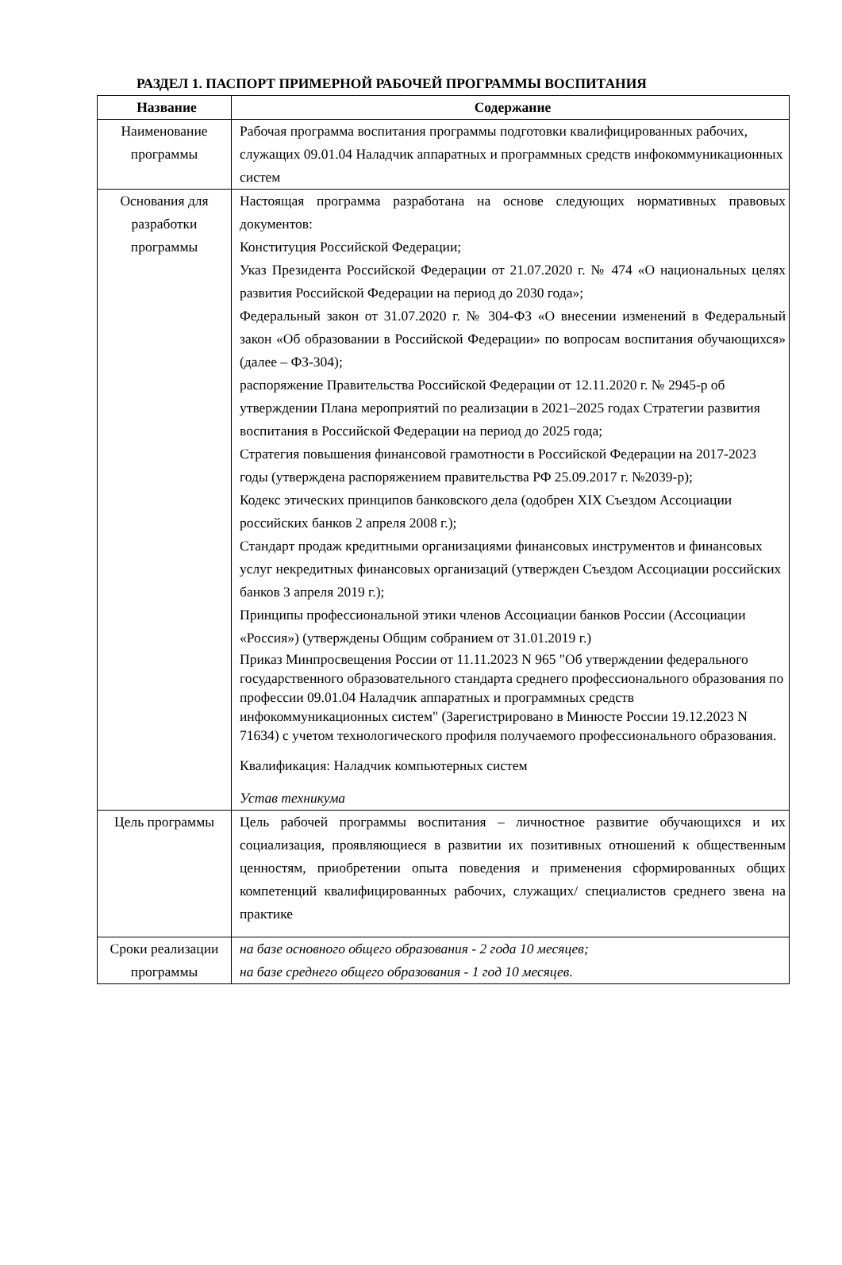РАЗДЕЛ 1. ПАСПОРТ ПРИМЕРНОЙ РАБОЧЕЙ ПРОГРАММЫ ВОСПИТАНИЯ
| Название | Содержание |
| --- | --- |
| Наименование программы | Рабочая программа воспитания программы подготовки квалифицированных рабочих, служащих 09.01.04 Наладчик аппаратных и программных средств инфокоммуникационных систем |
| Основания для разработки программы | Настоящая программа разработана на основе следующих нормативных правовых документов: Конституция Российской Федерации; Указ Президента Российской Федерации от 21.07.2020 г. № 474 «О национальных целях развития Российской Федерации на период до 2030 года»; Федеральный закон от 31.07.2020 г. № 304-ФЗ «О внесении изменений в Федеральный закон «Об образовании в Российской Федерации» по вопросам воспитания обучающихся» (далее – ФЗ-304); распоряжение Правительства Российской Федерации от 12.11.2020 г. № 2945-р об утверждении Плана мероприятий по реализации в 2021–2025 годах Стратегии развития воспитания в Российской Федерации на период до 2025 года; Стратегия повышения финансовой грамотности в Российской Федерации на 2017-2023 годы (утверждена распоряжением правительства РФ 25.09.2017 г. №2039-р); Кодекс этических принципов банковского дела (одобрен XIX Съездом Ассоциации российских банков 2 апреля 2008 г.); Стандарт продаж кредитными организациями финансовых инструментов и финансовых услуг некредитных финансовых организаций (утвержден Съездом Ассоциации российских банков 3 апреля 2019 г.); Принципы профессиональной этики членов Ассоциации банков России (Ассоциации «Россия») (утверждены Общим собранием от 31.01.2019 г.) Приказ Минпросвещения России от 11.11.2023 N 965 "Об утверждении федерального государственного образовательного стандарта среднего профессионального образования по профессии 09.01.04 Наладчик аппаратных и программных средств инфокоммуникационных систем" (Зарегистрировано в Минюсте России 19.12.2023 N 71634) с учетом технологического профиля получаемого профессионального образования. Квалификация: Наладчик компьютерных систем Устав техникума |
| Цель программы | Цель рабочей программы воспитания – личностное развитие обучающихся и их социализация, проявляющиеся в развитии их позитивных отношений к общественным ценностям, приобретении опыта поведения и применения сформированных общих компетенций квалифицированных рабочих, служащих/ специалистов среднего звена на практике |
| Сроки реализации программы | на базе основного общего образования - 2 года 10 месяцев; на базе среднего общего образования - 1 год 10 месяцев. |